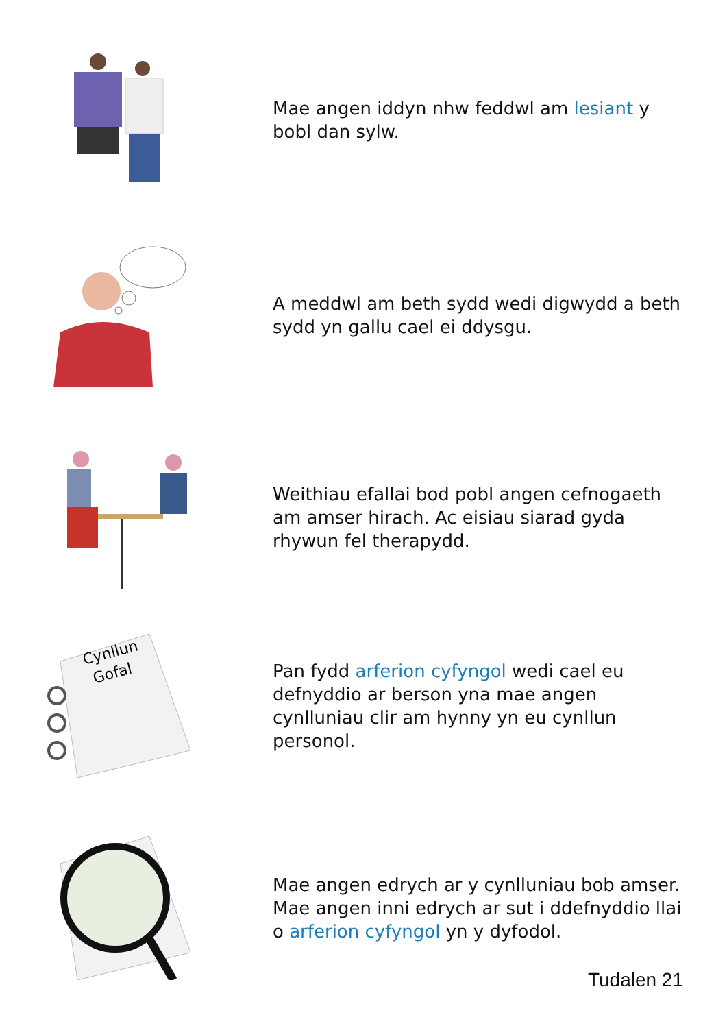Mae angen iddyn nhw feddwl am lesiant y bobl dan sylw.
A meddwl am beth sydd wedi digwydd a beth sydd yn gallu cael ei ddysgu.
Weithiau efallai bod pobl angen cefnogaeth am amser hirach. Ac eisiau siarad gyda rhywun fel therapydd.
Cynllun
Gofal
Pan fydd arferion cyfyngol wedi cael eu defnyddio ar berson yna mae angen cynlluniau clir am hynny yn eu cynllun personol.
Mae angen edrych ar y cynlluniau bob amser. Mae angen inni edrych ar sut i ddefnyddio llai o arferion cyfyngol yn y dyfodol.
Tudalen 21